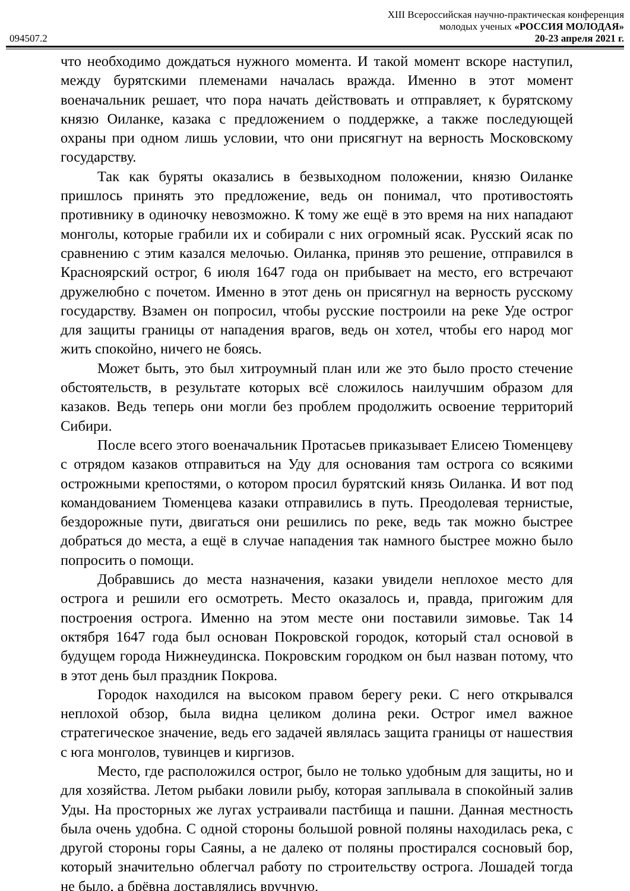XIII Всероссийская научно-практическая конференция
молодых ученых «РОССИЯ МОЛОДАЯ»
094507.2 20-23 апреля 2021 г.
что необходимо дождаться нужного момента. И такой момент вскоре наступил, между бурятскими племенами началась вражда. Именно в этот момент военачальник решает, что пора начать действовать и отправляет, к бурятскому князю Оиланке, казака с предложением о поддержке, а также последующей охраны при одном лишь условии, что они присягнут на верность Московскому государству.
Так как буряты оказались в безвыходном положении, князю Оиланке пришлось принять это предложение, ведь он понимал, что противостоять противнику в одиночку невозможно. К тому же ещё в это время на них нападают монголы, которые грабили их и собирали с них огромный ясак. Русский ясак по сравнению с этим казался мелочью. Оиланка, приняв это решение, отправился в Красноярский острог, 6 июля 1647 года он прибывает на место, его встречают дружелюбно с почетом. Именно в этот день он присягнул на верность русскому государству. Взамен он попросил, чтобы русские построили на реке Уде острог для защиты границы от нападения врагов, ведь он хотел, чтобы его народ мог жить спокойно, ничего не боясь.
Может быть, это был хитроумный план или же это было просто стечение обстоятельств, в результате которых всё сложилось наилучшим образом для казаков. Ведь теперь они могли без проблем продолжить освоение территорий Сибири.
После всего этого военачальник Протасьев приказывает Елисею Тюменцеву с отрядом казаков отправиться на Уду для основания там острога со всякими острожными крепостями, о котором просил бурятский князь Оиланка. И вот под командованием Тюменцева казаки отправились в путь. Преодолевая тернистые, бездорожные пути, двигаться они решились по реке, ведь так можно быстрее добраться до места, а ещё в случае нападения так намного быстрее можно было попросить о помощи.
Добравшись до места назначения, казаки увидели неплохое место для острога и решили его осмотреть. Место оказалось и, правда, пригожим для построения острога. Именно на этом месте они поставили зимовье. Так 14 октября 1647 года был основан Покровской городок, который стал основой в будущем города Нижнеудинска. Покровским городком он был назван потому, что в этот день был праздник Покрова.
Городок находился на высоком правом берегу реки. С него открывался неплохой обзор, была видна целиком долина реки. Острог имел важное стратегическое значение, ведь его задачей являлась защита границы от нашествия с юга монголов, тувинцев и киргизов.
Место, где расположился острог, было не только удобным для защиты, но и для хозяйства. Летом рыбаки ловили рыбу, которая заплывала в спокойный залив Уды. На просторных же лугах устраивали пастбища и пашни. Данная местность была очень удобна. С одной стороны большой ровной поляны находилась река, с другой стороны горы Саяны, а не далеко от поляны простирался сосновый бор, который значительно облегчал работу по строительству острога. Лошадей тогда не было, а брёвна доставлялись вручную.